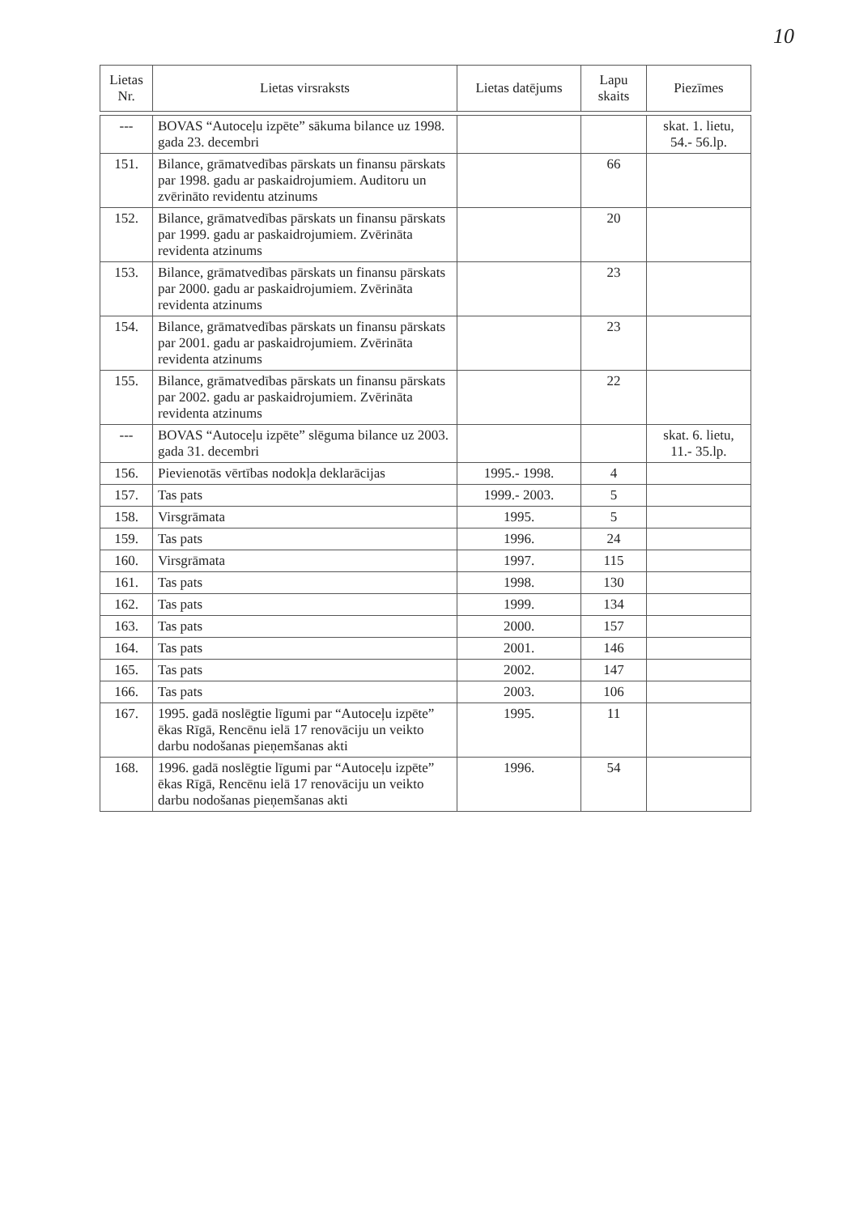10
| Lietas Nr. | Lietas virsraksts | Lietas datējums | Lapu skaits | Piezīmes |
| --- | --- | --- | --- | --- |
| --- | BOVAS “Autoceļu izpēte” sākuma bilance uz 1998. gada 23. decembri | | | skat. 1. lietu, 54.- 56.lp. |
| 151. | Bilance, grāmatvedības pārskats un finansu pārskats par 1998. gadu ar paskaidrojumiem. Auditoru un zvērināto revidentu atzinums | | 66 | |
| 152. | Bilance, grāmatvedības pārskats un finansu pārskats par 1999. gadu ar paskaidrojumiem. Zvērināta revidenta atzinums | | 20 | |
| 153. | Bilance, grāmatvedības pārskats un finansu pārskats par 2000. gadu ar paskaidrojumiem. Zvērināta revidenta atzinums | | 23 | |
| 154. | Bilance, grāmatvedības pārskats un finansu pārskats par 2001. gadu ar paskaidrojumiem. Zvērināta revidenta atzinums | | 23 | |
| 155. | Bilance, grāmatvedības pārskats un finansu pārskats par 2002. gadu ar paskaidrojumiem. Zvērināta revidenta atzinums | | 22 | |
| --- | BOVAS “Autoceļu izpēte” slēguma bilance uz 2003. gada 31. decembri | | | skat. 6. lietu, 11.- 35.lp. |
| 156. | Pievienotās vērtības nodokļa deklarācijas | 1995.- 1998. | 4 | |
| 157. | Tas pats | 1999.- 2003. | 5 | |
| 158. | Virsgrāmata | 1995. | 5 | |
| 159. | Tas pats | 1996. | 24 | |
| 160. | Virsgrāmata | 1997. | 115 | |
| 161. | Tas pats | 1998. | 130 | |
| 162. | Tas pats | 1999. | 134 | |
| 163. | Tas pats | 2000. | 157 | |
| 164. | Tas pats | 2001. | 146 | |
| 165. | Tas pats | 2002. | 147 | |
| 166. | Tas pats | 2003. | 106 | |
| 167. | 1995. gadā noslēgtie līgumi par “Autoceļu izpēte” ēkas Rīgā, Rencēnu ielā 17 renovāciju un veikto darbu nodošanas pieņemšanas akti | 1995. | 11 | |
| 168. | 1996. gadā noslēgtie līgumi par “Autoceļu izpēte” ēkas Rīgā, Rencēnu ielā 17 renovāciju un veikto darbu nodošanas pieņemšanas akti | 1996. | 54 | |